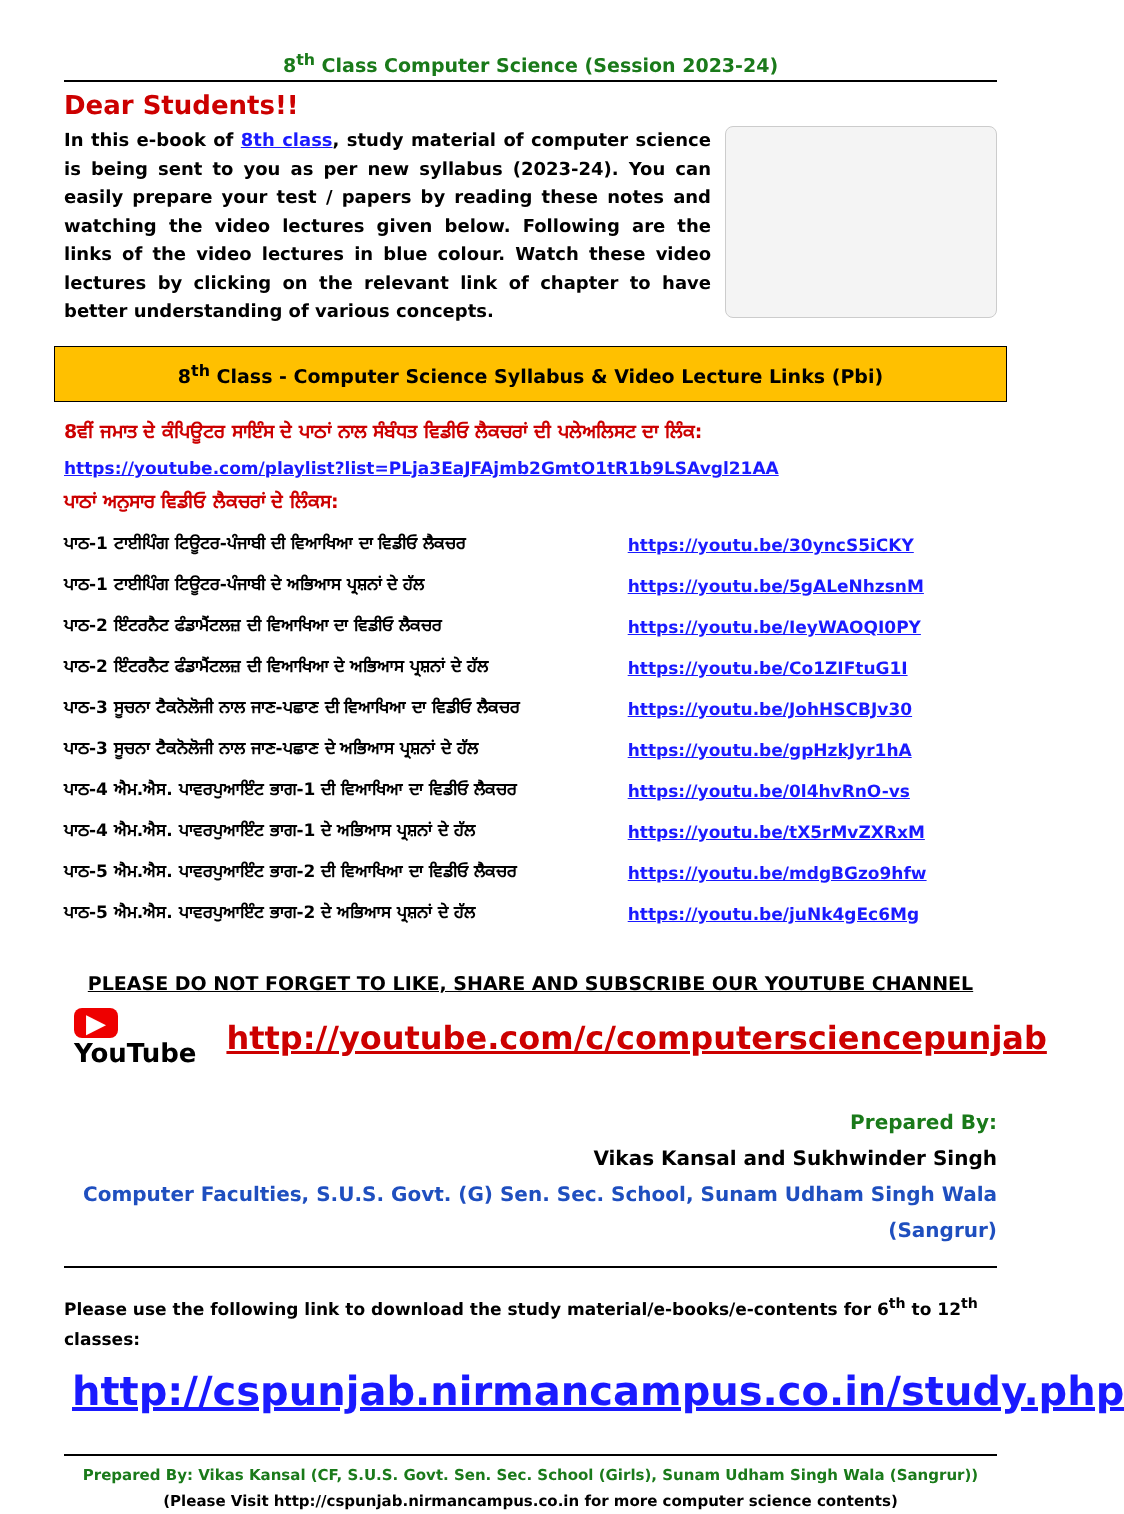8<sup>th</sup> Class Computer Science (Session 2023-24)
Dear Students!!
In this e-book of 8th class, study material of computer science is being sent to you as per new syllabus (2023-24). You can easily prepare your test / papers by reading these notes and watching the video lectures given below. Following are the links of the video lectures in blue colour. Watch these video lectures by clicking on the relevant link of chapter to have better understanding of various concepts.
8<sup>th</sup> Class - Computer Science Syllabus & Video Lecture Links (Pbi)
8ਵੀਂ ਜਮਾਤ ਦੇ ਕੰਪਿਊਟਰ ਸਾਇੰਸ ਦੇ ਪਾਠਾਂ ਨਾਲ ਸੰਬੰਧਤ ਵਿਡੀਓ ਲੈਕਚਰਾਂ ਦੀ ਪਲੇਅਲਿਸਟ ਦਾ ਲਿੰਕ:
https://youtube.com/playlist?list=PLja3EaJFAjmb2GmtO1tR1b9LSAvgl21AA
ਪਾਠਾਂ ਅਨੁਸਾਰ ਵਿਡੀਓ ਲੈਕਚਰਾਂ ਦੇ ਲਿੰਕਸ:
| ਪਾਠ-1 ਟਾਈਪਿੰਗ ਟਿਊਟਰ-ਪੰਜਾਬੀ ਦੀ ਵਿਆਖਿਆ ਦਾ ਵਿਡੀਓ ਲੈਕਚਰ | https://youtu.be/30yncS5iCKY |
| ਪਾਠ-1 ਟਾਈਪਿੰਗ ਟਿਊਟਰ-ਪੰਜਾਬੀ ਦੇ ਅਭਿਆਸ ਪ੍ਰਸ਼ਨਾਂ ਦੇ ਹੱਲ | https://youtu.be/5gALeNhzsnM |
| ਪਾਠ-2 ਇੰਟਰਨੈਟ ਫੰਡਾਮੈਂਟਲਜ਼ ਦੀ ਵਿਆਖਿਆ ਦਾ ਵਿਡੀਓ ਲੈਕਚਰ | https://youtu.be/IeyWAOQI0PY |
| ਪਾਠ-2 ਇੰਟਰਨੈਟ ਫੰਡਾਮੈਂਟਲਜ਼ ਦੀ ਵਿਆਖਿਆ ਦੇ ਅਭਿਆਸ ਪ੍ਰਸ਼ਨਾਂ ਦੇ ਹੱਲ | https://youtu.be/Co1ZIFtuG1I |
| ਪਾਠ-3 ਸੂਚਨਾ ਟੈਕਨੋਲੋਜੀ ਨਾਲ ਜਾਣ-ਪਛਾਣ ਦੀ ਵਿਆਖਿਆ ਦਾ ਵਿਡੀਓ ਲੈਕਚਰ | https://youtu.be/JohHSCBJv30 |
| ਪਾਠ-3 ਸੂਚਨਾ ਟੈਕਨੋਲੋਜੀ ਨਾਲ ਜਾਣ-ਪਛਾਣ ਦੇ ਅਭਿਆਸ ਪ੍ਰਸ਼ਨਾਂ ਦੇ ਹੱਲ | https://youtu.be/gpHzkJyr1hA |
| ਪਾਠ-4 ਐਮ.ਐਸ. ਪਾਵਰਪੁਆਇੰਟ ਭਾਗ-1 ਦੀ ਵਿਆਖਿਆ ਦਾ ਵਿਡੀਓ ਲੈਕਚਰ | https://youtu.be/0l4hvRnO-vs |
| ਪਾਠ-4 ਐਮ.ਐਸ. ਪਾਵਰਪੁਆਇੰਟ ਭਾਗ-1 ਦੇ ਅਭਿਆਸ ਪ੍ਰਸ਼ਨਾਂ ਦੇ ਹੱਲ | https://youtu.be/tX5rMvZXRxM |
| ਪਾਠ-5 ਐਮ.ਐਸ. ਪਾਵਰਪੁਆਇੰਟ ਭਾਗ-2 ਦੀ ਵਿਆਖਿਆ ਦਾ ਵਿਡੀਓ ਲੈਕਚਰ | https://youtu.be/mdgBGzo9hfw |
| ਪਾਠ-5 ਐਮ.ਐਸ. ਪਾਵਰਪੁਆਇੰਟ ਭਾਗ-2 ਦੇ ਅਭਿਆਸ ਪ੍ਰਸ਼ਨਾਂ ਦੇ ਹੱਲ | https://youtu.be/juNk4gEc6Mg |
PLEASE DO NOT FORGET TO LIKE, SHARE AND SUBSCRIBE OUR YOUTUBE CHANNEL
▶ YouTube http://youtube.com/c/computersciencepunjab
Prepared By:
Vikas Kansal and Sukhwinder Singh
Computer Faculties, S.U.S. Govt. (G) Sen. Sec. School, Sunam Udham Singh Wala (Sangrur)
Please use the following link to download the study material/e-books/e-contents for 6<sup>th</sup> to 12<sup>th</sup> classes:
http://cspunjab.nirmancampus.co.in/study.php
Prepared By: Vikas Kansal (CF, S.U.S. Govt. Sen. Sec. School (Girls), Sunam Udham Singh Wala (Sangrur))
(Please Visit http://cspunjab.nirmancampus.co.in for more computer science contents)